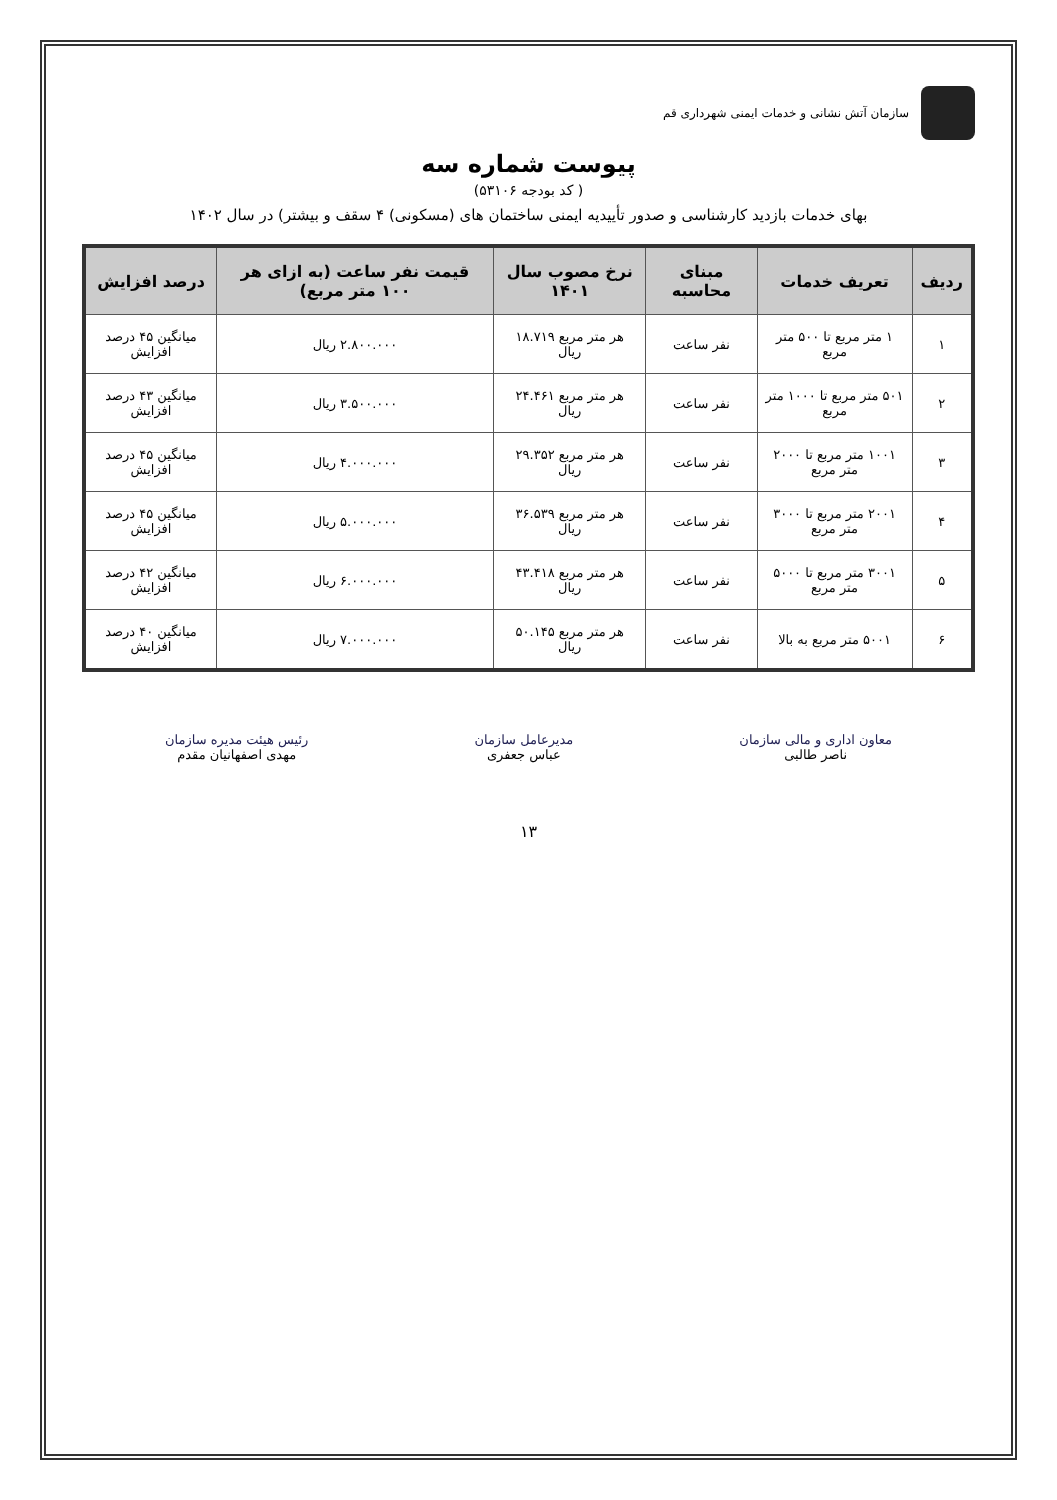سازمان آتش نشانی و خدمات ایمنی شهرداری قم
پیوست شماره سه
( کد بودجه ۵۳۱۰۶)
بهای خدمات بازدید کارشناسی و صدور تأییدیه ایمنی ساختمان های (مسکونی) ۴ سقف و بیشتر) در سال ۱۴۰۲
| ردیف | تعریف خدمات | مبنای محاسبه | نرخ مصوب سال ۱۴۰۱ | قیمت نفر ساعت (به ازای هر ۱۰۰ متر مربع) | درصد افزایش |
| --- | --- | --- | --- | --- | --- |
| ۱ | ۱ متر مربع تا ۵۰۰ متر مربع | نفر ساعت | هر متر مربع ۱۸.۷۱۹ ریال | ۲.۸۰۰.۰۰۰ ریال | میانگین ۴۵ درصد افزایش |
| ۲ | ۵۰۱ متر مربع تا ۱۰۰۰ متر مربع | نفر ساعت | هر متر مربع ۲۴.۴۶۱ ریال | ۳.۵۰۰.۰۰۰ ریال | میانگین ۴۳ درصد افزایش |
| ۳ | ۱۰۰۱ متر مربع تا ۲۰۰۰ متر مربع | نفر ساعت | هر متر مربع ۲۹.۳۵۲ ریال | ۴.۰۰۰.۰۰۰ ریال | میانگین ۴۵ درصد افزایش |
| ۴ | ۲۰۰۱ متر مربع تا ۳۰۰۰ متر مربع | نفر ساعت | هر متر مربع ۳۶.۵۳۹ ریال | ۵.۰۰۰.۰۰۰ ریال | میانگین ۴۵ درصد افزایش |
| ۵ | ۳۰۰۱ متر مربع تا ۵۰۰۰ متر مربع | نفر ساعت | هر متر مربع ۴۳.۴۱۸ ریال | ۶.۰۰۰.۰۰۰ ریال | میانگین ۴۲ درصد افزایش |
| ۶ | ۵۰۰۱ متر مربع به بالا | نفر ساعت | هر متر مربع ۵۰.۱۴۵ ریال | ۷.۰۰۰.۰۰۰ ریال | میانگین ۴۰ درصد افزایش |
معاون اداری و مالی سازمان
ناصر طالبی
مدیرعامل سازمان
عباس جعفری
رئیس هیئت مدیره سازمان
مهدی اصفهانیان مقدم
۱۳